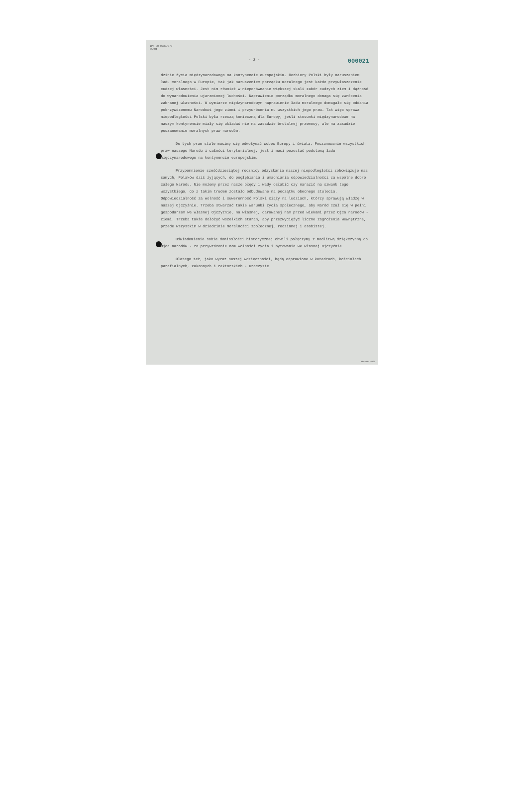IPN BU 0733/272
65/81
- 2 - 000021
dzinie życia międzynarodowego na kontynencie europejskim. Rozbiory Polski były naruszeniem ładu moralnego w Europie, tak jak naruszeniem porządku moralnego jest każde przywłaszczenie cudzej własności. Jest nim również w nieporównanie większej skali zabór cudzych ziem i dążność do wynarodowienia ujarzmionej ludności. Naprawienie porządku moralnego domaga się zwrócenia zabranej własności. W wymiarze międzynarodowym naprawienie ładu moralnego domagało się oddania pokrzywdzonemu Narodowi jego ziemi i przywrócenia mu wszystkich jego praw. Tak więc sprawa niepodległości Polski była rzeczą konieczną dla Europy, jeśli stosunki międzynarodowe na naszym kontynencie miały się układać nie na zasadzie brutalnej przemocy, ale na zasadzie poszanowanie moralnych praw narodów.
Do tych praw stale musimy się odwoływać wobec Europy i świata. Poszanowanie wszystkich praw naszego Narodu i całości terytorialnej, jest i musi pozostać podstawą ładu międzynarodowego na kontynencie europejskim.
Przypomnienie sześćdziesiątej rocznicy odzyskania naszej niepodległości zobowiązuje nas samych, Polaków dziś żyjących, do pogłębiania i umacniania odpowiedzialności za wspólne dobro całego Narodu. Nie możemy przez nasze błędy i wady osłabić czy narazić na szwank tego wszystkiego, co z takim trudem zostało odbudowane na początku obecnego stulecia. Odpowiedzialność za wolność i suwerenność Polski ciąży na ludziach, którzy sprawują władzę w naszej Ojczyźnie. Trzeba stwarzać takie warunki życia społecznego, aby Naród czuł się w pełni gospodarzem we własnej Ojczyźnie, na własnej, darowanej nam przed wiekami przez Ojca narodów - ziemi. Trzeba także dołożyć wszelkich starań, aby przezwyciężyć liczne zagrożenia wewnętrzne, przede wszystkim w dziedzinie moralności społecznej, rodzinnej i osobistej.
Uświadomienie sobie doniosłości historycznej chwili połączymy z modlitwą dziękczynną do Ojca narodów - za przywrócenie nam wolności życia i bytowania we własnej Ojczyźnie.
Dlatego też, jako wyraz naszej wdzięczności, będą odprawione w katedrach, kościołach parafialnych, zakonnych i rektorskich - uroczyste
strona: 0024